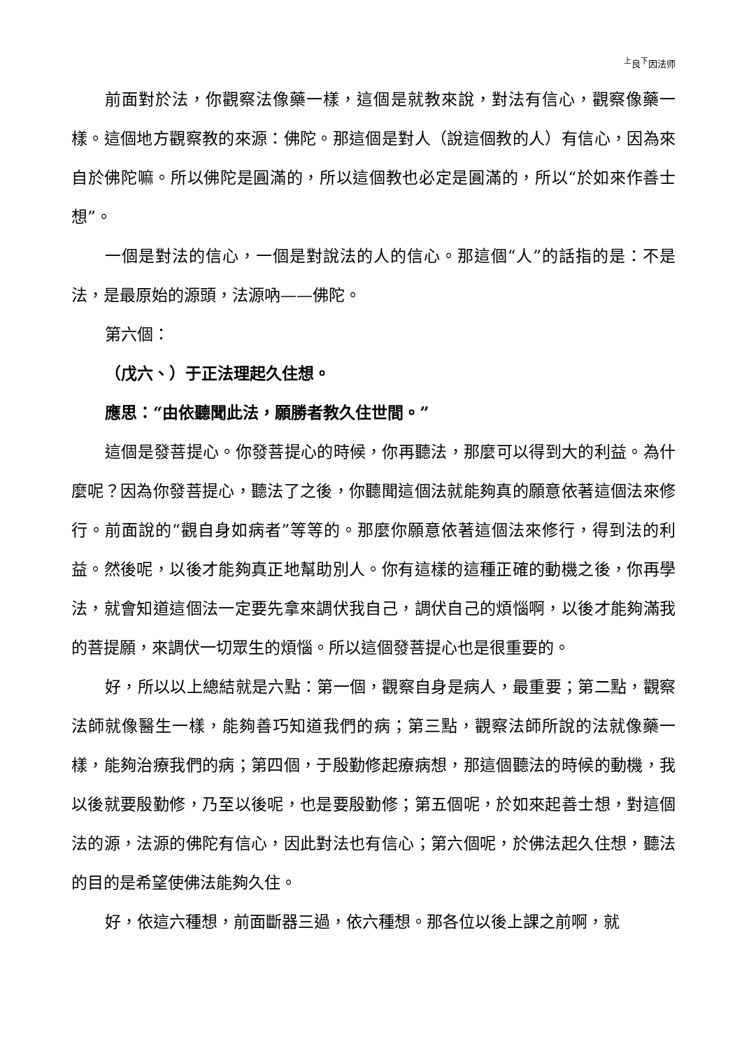<sup>上</sup>良<sup>下</sup>因法师
前面對於法，你觀察法像藥一樣，這個是就教來說，對法有信心，觀察像藥一樣。這個地方觀察教的來源：佛陀。那這個是對人（說這個教的人）有信心，因為來自於佛陀嘛。所以佛陀是圓滿的，所以這個教也必定是圓滿的，所以“於如來作善士想”。
一個是對法的信心，一個是對說法的人的信心。那這個“人”的話指的是：不是法，是最原始的源頭，法源吶——佛陀。
第六個：
（戊六、）于正法理起久住想。
應思：“由依聽聞此法，願勝者教久住世間。”
這個是發菩提心。你發菩提心的時候，你再聽法，那麼可以得到大的利益。為什麼呢？因為你發菩提心，聽法了之後，你聽聞這個法就能夠真的願意依著這個法來修行。前面說的“觀自身如病者”等等的。那麼你願意依著這個法來修行，得到法的利益。然後呢，以後才能夠真正地幫助別人。你有這樣的這種正確的動機之後，你再學法，就會知道這個法一定要先拿來調伏我自己，調伏自己的煩惱啊，以後才能夠滿我的菩提願，來調伏一切眾生的煩惱。所以這個發菩提心也是很重要的。
好，所以以上總結就是六點：第一個，觀察自身是病人，最重要；第二點，觀察法師就像醫生一樣，能夠善巧知道我們的病；第三點，觀察法師所說的法就像藥一樣，能夠治療我們的病；第四個，于殷勤修起療病想，那這個聽法的時候的動機，我以後就要殷勤修，乃至以後呢，也是要殷勤修；第五個呢，於如來起善士想，對這個法的源，法源的佛陀有信心，因此對法也有信心；第六個呢，於佛法起久住想，聽法的目的是希望使佛法能夠久住。
好，依這六種想，前面斷器三過，依六種想。那各位以後上課之前啊，就